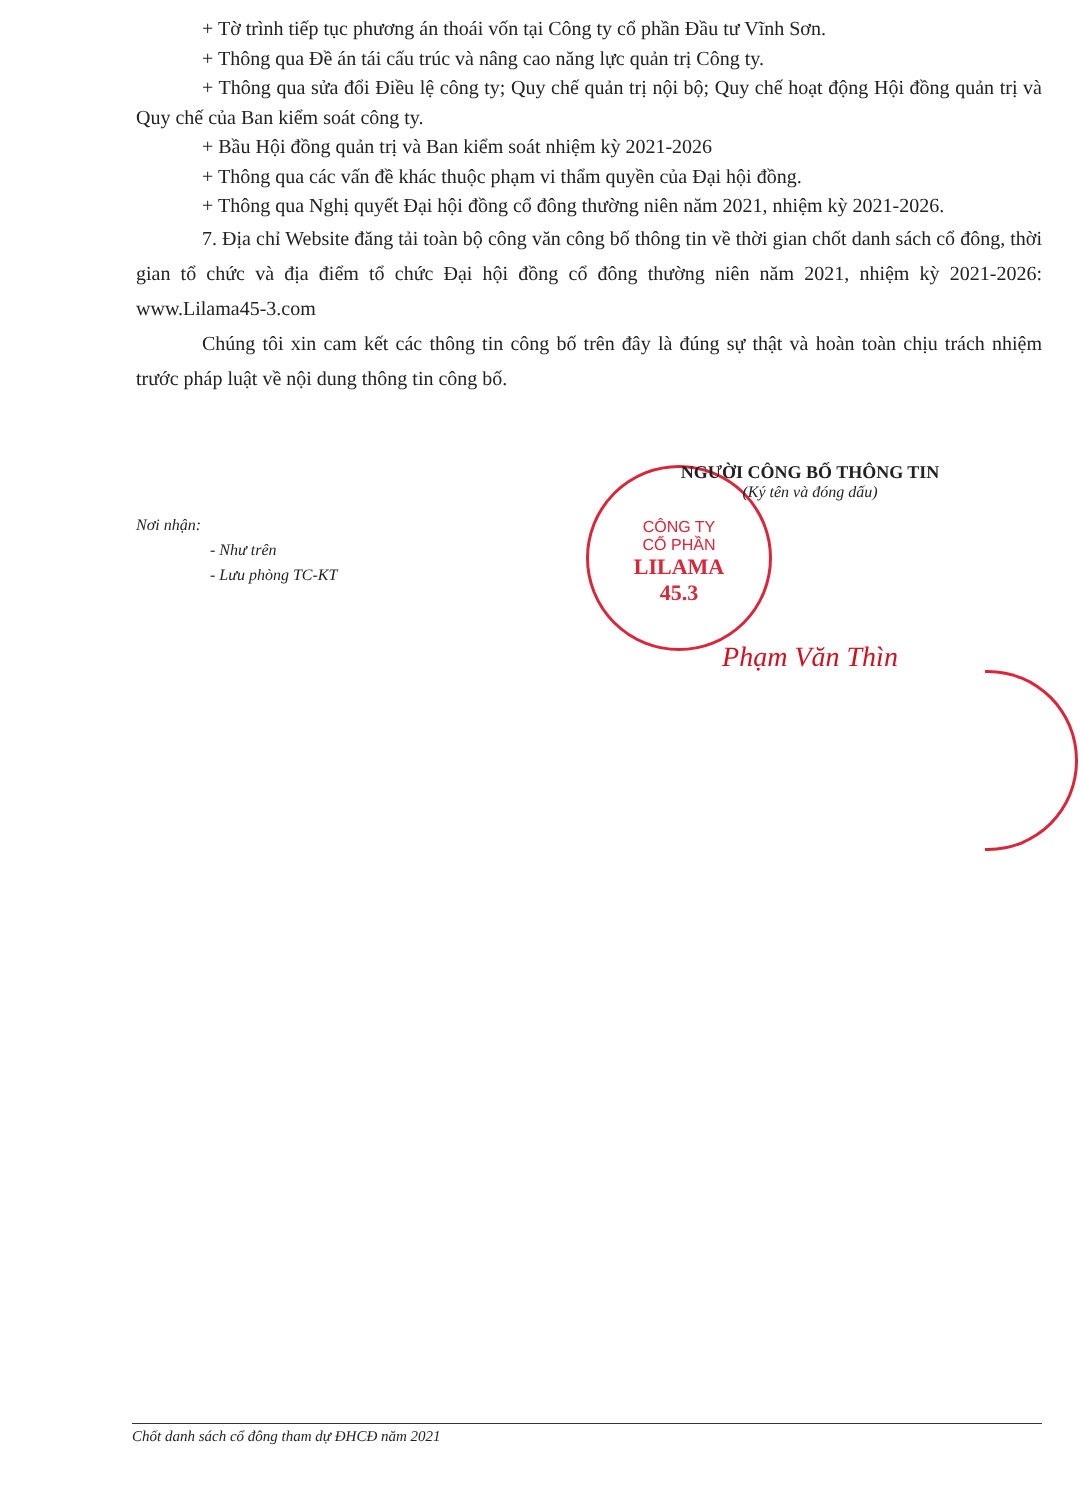CÔNG TY
CỔ PHẦN
LILAMA
45.3
+ Tờ trình tiếp tục phương án thoái vốn tại Công ty cổ phần Đầu tư Vĩnh Sơn.
+ Thông qua Đề án tái cấu trúc và nâng cao năng lực quản trị Công ty.
+ Thông qua sửa đổi Điều lệ công ty; Quy chế quản trị nội bộ; Quy chế hoạt động Hội đồng quản trị và Quy chế của Ban kiểm soát công ty.
+ Bầu Hội đồng quản trị và Ban kiểm soát nhiệm kỳ 2021-2026
+ Thông qua các vấn đề khác thuộc phạm vi thẩm quyền của Đại hội đồng.
+ Thông qua Nghị quyết Đại hội đồng cổ đông thường niên năm 2021, nhiệm kỳ 2021-2026.
7. Địa chỉ Website đăng tải toàn bộ công văn công bố thông tin về thời gian chốt danh sách cổ đông, thời gian tổ chức và địa điểm tổ chức Đại hội đồng cổ đông thường niên năm 2021, nhiệm kỳ 2021-2026: www.Lilama45-3.com
Chúng tôi xin cam kết các thông tin công bố trên đây là đúng sự thật và hoàn toàn chịu trách nhiệm trước pháp luật về nội dung thông tin công bố.
NGƯỜI CÔNG BỐ THÔNG TIN
(Ký tên và đóng dấu)
Phạm Văn Thìn
Nơi nhận:
- Như trên
- Lưu phòng TC-KT
Chốt danh sách cổ đông tham dự ĐHCĐ năm 2021